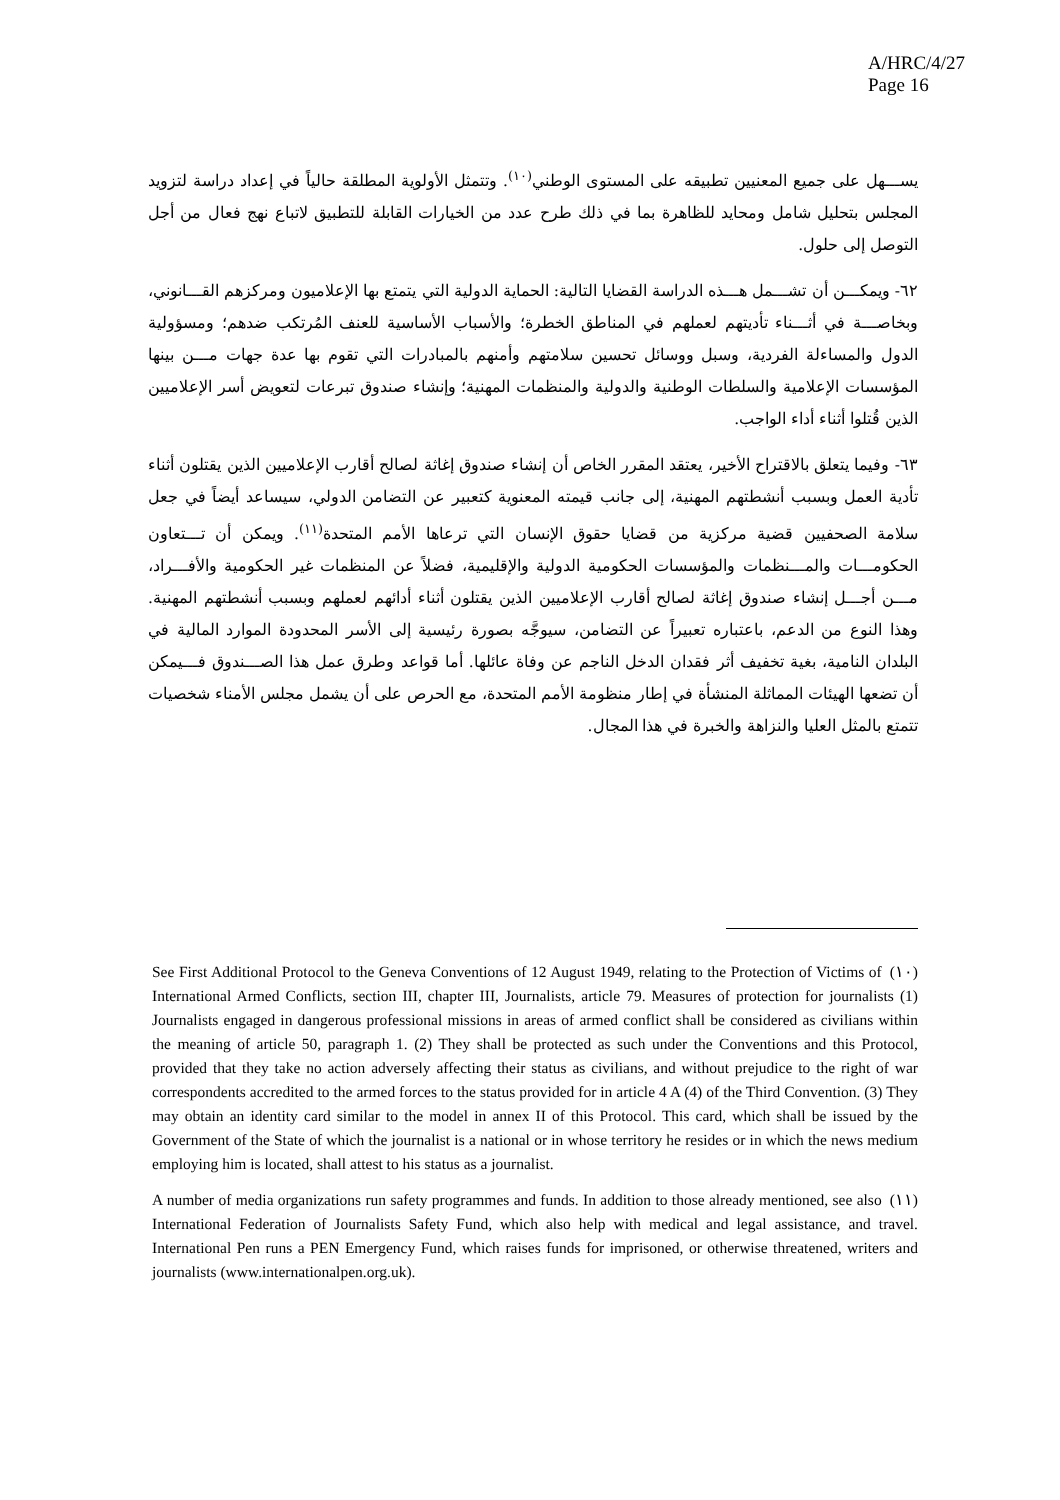A/HRC/4/27
Page 16
يســـهل على جميع المعنيين تطبيقه على المستوى الوطني<sup>(١٠)</sup>. وتتمثل الأولوية المطلقة حالياً في إعداد دراسة لتزويد المجلس بتحليل شامل ومحايد للظاهرة بما في ذلك طرح عدد من الخيارات القابلة للتطبيق لاتباع نهج فعال من أجل التوصل إلى حلول.
٦٢- ويمكـــن أن تشـــمل هـــذه الدراسة القضايا التالية: الحماية الدولية التي يتمتع بها الإعلاميون ومركزهم القـــانوني، وبخاصـــة في أثـــناء تأديتهم لعملهم في المناطق الخطرة؛ والأسباب الأساسية للعنف المُرتكب ضدهم؛ ومسؤولية الدول والمساءلة الفردية، وسبل ووسائل تحسين سلامتهم وأمنهم بالمبادرات التي تقوم بها عدة جهات مـــن بينها المؤسسات الإعلامية والسلطات الوطنية والدولية والمنظمات المهنية؛ وإنشاء صندوق تبرعات لتعويض أسر الإعلاميين الذين قُتلوا أثناء أداء الواجب.
٦٣- وفيما يتعلق بالاقتراح الأخير، يعتقد المقرر الخاص أن إنشاء صندوق إغاثة لصالح أقارب الإعلاميين الذين يقتلون أثناء تأدية العمل وبسبب أنشطتهم المهنية، إلى جانب قيمته المعنوية كتعبير عن التضامن الدولي، سيساعد أيضاً في جعل سلامة الصحفيين قضية مركزية من قضايا حقوق الإنسان التي ترعاها الأمم المتحدة<sup>(١١)</sup>. ويمكن أن تـــتعاون الحكومـــات والمـــنظمات والمؤسسات الحكومية الدولية والإقليمية، فضلاً عن المنظمات غير الحكومية والأفـــراد، مـــن أجـــل إنشاء صندوق إغاثة لصالح أقارب الإعلاميين الذين يقتلون أثناء أدائهم لعملهم وبسبب أنشطتهم المهنية. وهذا النوع من الدعم، باعتباره تعبيراً عن التضامن، سيوجَّه بصورة رئيسية إلى الأسر المحدودة الموارد المالية في البلدان النامية، بغية تخفيف أثر فقدان الدخل الناجم عن وفاة عائلها. أما قواعد وطرق عمل هذا الصـــندوق فـــيمكن أن تضعها الهيئات المماثلة المنشأة في إطار منظومة الأمم المتحدة، مع الحرص على أن يشمل مجلس الأمناء شخصيات تتمتع بالمثل العليا والنزاهة والخبرة في هذا المجال.
(١٠) See First Additional Protocol to the Geneva Conventions of 12 August 1949, relating to the Protection of Victims of International Armed Conflicts, section III, chapter III, Journalists, article 79. Measures of protection for journalists (1) Journalists engaged in dangerous professional missions in areas of armed conflict shall be considered as civilians within the meaning of article 50, paragraph 1. (2) They shall be protected as such under the Conventions and this Protocol, provided that they take no action adversely affecting their status as civilians, and without prejudice to the right of war correspondents accredited to the armed forces to the status provided for in article 4 A (4) of the Third Convention. (3) They may obtain an identity card similar to the model in annex II of this Protocol. This card, which shall be issued by the Government of the State of which the journalist is a national or in whose territory he resides or in which the news medium employing him is located, shall attest to his status as a journalist.
(١١) A number of media organizations run safety programmes and funds. In addition to those already mentioned, see also International Federation of Journalists Safety Fund, which also help with medical and legal assistance, and travel. International Pen runs a PEN Emergency Fund, which raises funds for imprisoned, or otherwise threatened, writers and journalists (www.internationalpen.org.uk).